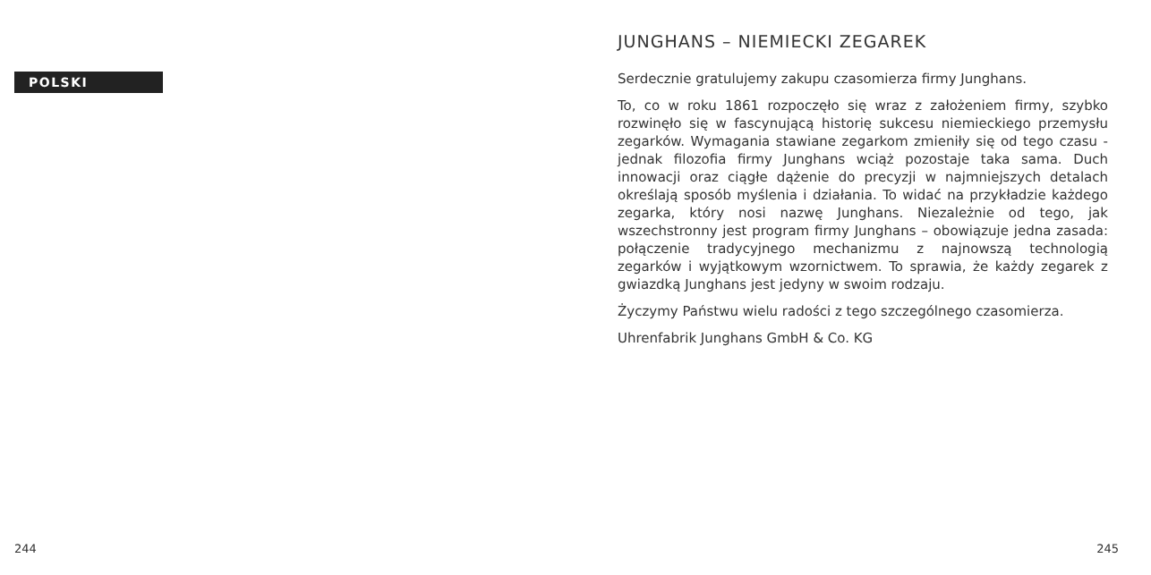POLSKI
244
JUNGHANS – NIEMIECKI ZEGAREK
Serdecznie gratulujemy zakupu czasomierza firmy Junghans.
To, co w roku 1861 rozpoczęło się wraz z założeniem firmy, szybko rozwinęło się w fascynującą historię sukcesu niemieckiego przemysłu zegarków. Wymagania stawiane zegarkom zmieniły się od tego czasu - jednak filozofia firmy Junghans wciąż pozostaje taka sama. Duch innowacji oraz ciągłe dążenie do precyzji w najmniejszych detalach określają sposób myślenia i działania. To widać na przykładzie każdego zegarka, który nosi nazwę Junghans. Niezależnie od tego, jak wszechstronny jest program firmy Junghans – obowiązuje jedna zasada: połączenie tradycyjnego mechanizmu z najnowszą technologią zegarków i wyjątkowym wzornictwem. To sprawia, że każdy zegarek z gwiazdką Junghans jest jedyny w swoim rodzaju.
Życzymy Państwu wielu radości z tego szczególnego czasomierza.
Uhrenfabrik Junghans GmbH & Co. KG
245